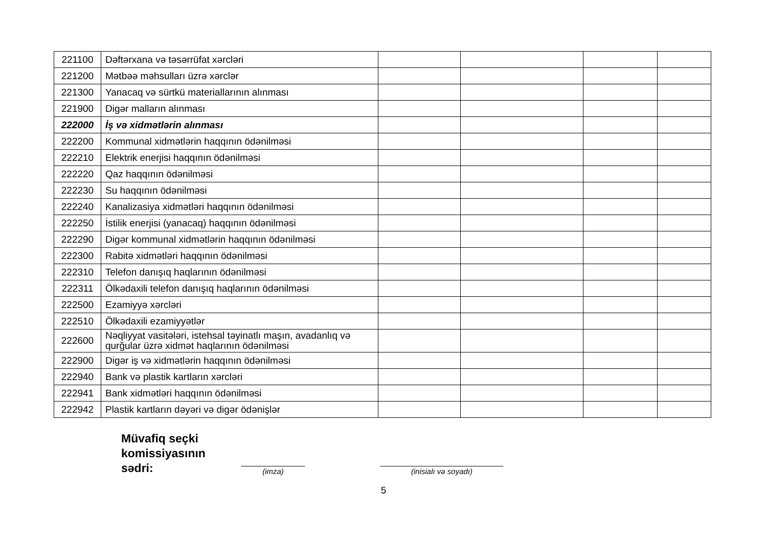| 221100 | Dəftərxana və təsərrüfat xərcləri | | | | |
| 221200 | Mətbəə məhsulları üzrə xərclər | | | | |
| 221300 | Yanacaq və sürtkü materiallarının alınması | | | | |
| 221900 | Digər malların alınması | | | | |
| 222000 | İş və xidmətlərin alınması | | | | |
| 222200 | Kommunal xidmətlərin haqqının ödənilməsi | | | | |
| 222210 | Elektrik enerjisi haqqının ödənilməsi | | | | |
| 222220 | Qaz haqqının ödənilməsi | | | | |
| 222230 | Su haqqının ödənilməsi | | | | |
| 222240 | Kanalizasiya xidmətləri haqqının ödənilməsi | | | | |
| 222250 | İstilik enerjisi (yanacaq) haqqının ödənilməsi | | | | |
| 222290 | Digər kommunal xidmətlərin haqqının ödənilməsi | | | | |
| 222300 | Rabitə xidmətləri haqqının ödənilməsi | | | | |
| 222310 | Telefon danışıq haqlarının ödənilməsi | | | | |
| 222311 | Ölkədaxili telefon danışıq haqlarının ödənilməsi | | | | |
| 222500 | Ezamiyyə xərcləri | | | | |
| 222510 | Ölkədaxili ezamiyyətlər | | | | |
| 222600 | Nəqliyyat vasitələri, istehsal təyinatlı maşın, avadanlıq və qurğular üzrə xidmət haqlarının ödənilməsi | | | | |
| 222900 | Digər iş və xidmətlərin haqqının ödənilməsi | | | | |
| 222940 | Bank və plastik kartların xərcləri | | | | |
| 222941 | Bank xidmətləri haqqının ödənilməsi | | | | |
| 222942 | Plastik kartların dəyəri və digər ödənişlər | | | | |
Müvafiq seçki komissiyasının sədri:
______________
(imza)
___________________________
(inisialı və soyadı)
5